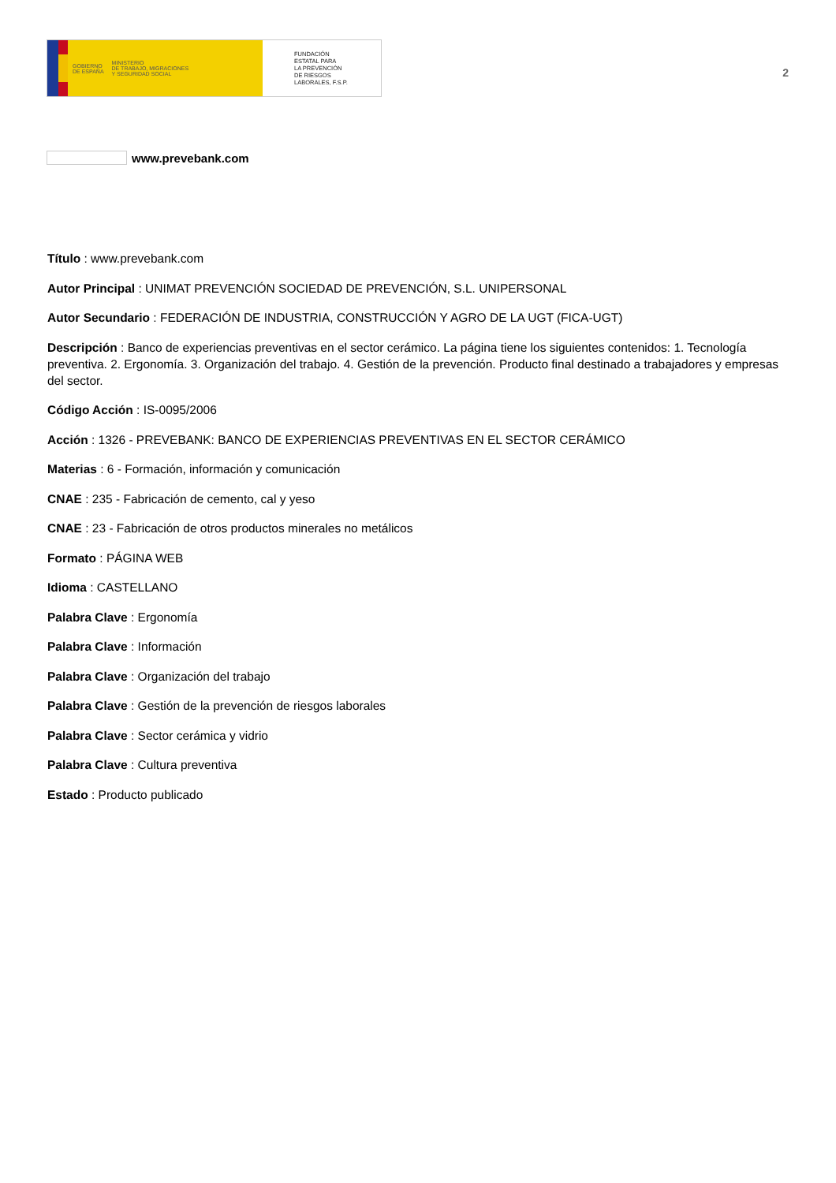GOBIERNO
DE ESPAÑA
MINISTERIO
DE TRABAJO, MIGRACIONES
Y SEGURIDAD SOCIAL
FUNDACIÓN
ESTATAL PARA
LA PREVENCIÓN
DE RIESGOS
LABORALES, F.S.P.
2
www.prevebank.com
Título : www.prevebank.com
Autor Principal : UNIMAT PREVENCIÓN SOCIEDAD DE PREVENCIÓN, S.L. UNIPERSONAL
Autor Secundario : FEDERACIÓN DE INDUSTRIA, CONSTRUCCIÓN Y AGRO DE LA UGT (FICA-UGT)
Descripción : Banco de experiencias preventivas en el sector cerámico. La página tiene los siguientes contenidos: 1. Tecnología preventiva. 2. Ergonomía. 3. Organización del trabajo. 4. Gestión de la prevención. Producto final destinado a trabajadores y empresas del sector.
Código Acción : IS-0095/2006
Acción : 1326 - PREVEBANK: BANCO DE EXPERIENCIAS PREVENTIVAS EN EL SECTOR CERÁMICO
Materias : 6 - Formación, información y comunicación
CNAE : 235 - Fabricación de cemento, cal y yeso
CNAE : 23 - Fabricación de otros productos minerales no metálicos
Formato : PÁGINA WEB
Idioma : CASTELLANO
Palabra Clave : Ergonomía
Palabra Clave : Información
Palabra Clave : Organización del trabajo
Palabra Clave : Gestión de la prevención de riesgos laborales
Palabra Clave : Sector cerámica y vidrio
Palabra Clave : Cultura preventiva
Estado : Producto publicado